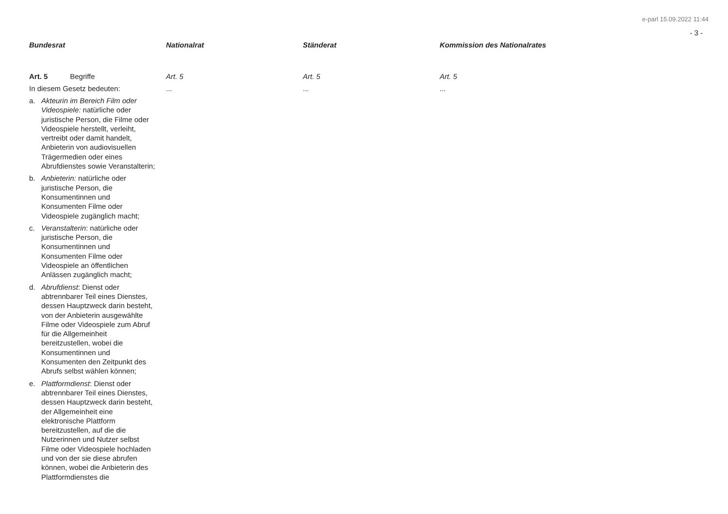e-parl 15.09.2022 11:44
- 3 -
| Bundesrat | Nationalrat | Ständerat | Kommission des Nationalrates |
| --- | --- | --- | --- |
| Art. 5 Begriffe In diesem Gesetz bedeuten: a. Akteurin im Bereich Film oder Videospiele: natürliche oder juristische Person, die Filme oder Videospiele herstellt, verleiht, vertreibt oder damit handelt, Anbieterin von audiovisuellen Trägermedien oder eines Abrufdienstes sowie Veranstalterin; b. Anbieterin: natürliche oder juristische Person, die Konsumentinnen und Konsumenten Filme oder Videospiele zugänglich macht; c. Veranstalterin : natürliche oder juristische Person, die Konsumentinnen und Konsumenten Filme oder Videospiele an öffentlichen Anlässen zugänglich macht; d. Abrufdienst : Dienst oder abtrennbarer Teil eines Dienstes, dessen Hauptzweck darin besteht, von der Anbieterin ausgewählte Filme oder Videospiele zum Abruf für die Allgemeinheit bereitzustellen, wobei die Konsumentinnen und Konsumenten den Zeitpunkt des Abrufs selbst wählen können; e. Plattformdienst : Dienst oder abtrennbarer Teil eines Dienstes, dessen Hauptzweck darin besteht, der Allgemeinheit eine elektronische Plattform bereitzustellen, auf die die Nutzerinnen und Nutzer selbst Filme oder Videospiele hochladen und von der sie diese abrufen können, wobei die Anbieterin des Plattformdienstes die | Art. 5 ... | Art. 5 ... | Art. 5 ... |